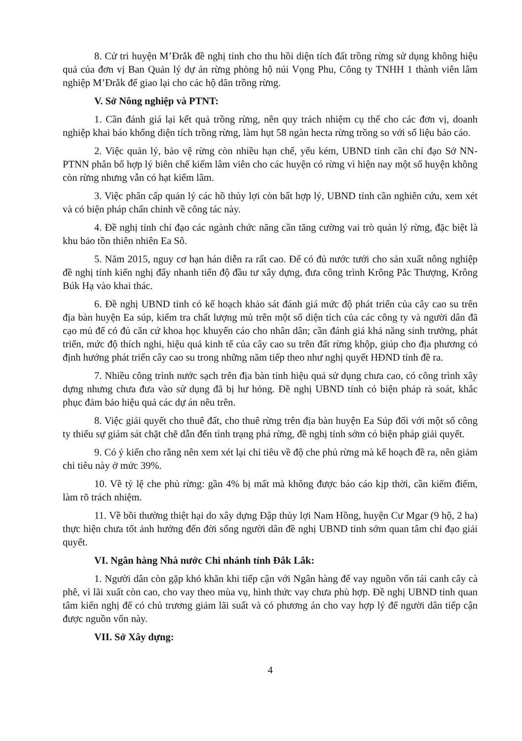8. Cử tri huyện M’Đrắk đề nghị tỉnh cho thu hồi diện tích đất trồng rừng sử dụng không hiệu quả của đơn vị Ban Quản lý dự án rừng phòng hộ núi Vọng Phu, Công ty TNHH 1 thành viên lâm nghiệp M’Đrắk để giao lại cho các hộ dân trồng rừng.
V. Sở Nông nghiệp và PTNT:
1. Cần đánh giá lại kết quả trồng rừng, nên quy trách nhiệm cụ thể cho các đơn vị, doanh nghiệp khai báo khống diện tích trồng rừng, làm hụt 58 ngàn hecta rừng trồng so với số liệu báo cáo.
2. Việc quản lý, bảo vệ rừng còn nhiều hạn chế, yếu kém, UBND tỉnh cần chỉ đạo Sở NN-PTNN phân bổ hợp lý biên chế kiểm lâm viên cho các huyện có rừng vì hiện nay một số huyện không còn rừng nhưng vẫn có hạt kiểm lâm.
3. Việc phân cấp quản lý các hồ thủy lợi còn bất hợp lý, UBND tỉnh cần nghiên cứu, xem xét và có biện pháp chấn chỉnh về công tác này.
4. Đề nghị tỉnh chỉ đạo các ngành chức năng cần tăng cường vai trò quản lý rừng, đặc biệt là khu bảo tồn thiên nhiên Ea Sô.
5. Năm 2015, nguy cơ hạn hán diễn ra rất cao. Để có đủ nước tưới cho sản xuất nông nghiệp đề nghị tỉnh kiến nghị đẩy nhanh tiến độ đầu tư xây dựng, đưa công trình Krông Pắc Thượng, Krông Búk Hạ vào khai thác.
6. Đề nghị UBND tỉnh có kế hoạch khảo sát đánh giá mức độ phát triển của cây cao su trên địa bàn huyện Ea súp, kiểm tra chất lượng mủ trên một số diện tích của các công ty và người dân đã cạo mủ để có đủ căn cứ khoa học khuyến cáo cho nhân dân; cần đánh giá khả năng sinh trưởng, phát triển, mức độ thích nghi, hiệu quả kinh tế của cây cao su trên đất rừng khộp, giúp cho địa phương có định hướng phát triển cây cao su trong những năm tiếp theo như nghị quyết HĐND tỉnh đề ra.
7. Nhiều công trình nước sạch trên địa bàn tỉnh hiệu quả sử dụng chưa cao, có công trình xây dựng nhưng chưa đưa vào sử dụng đã bị hư hỏng. Đề nghị UBND tỉnh có biện pháp rà soát, khắc phục đảm bảo hiệu quả các dự án nêu trên.
8. Việc giải quyết cho thuê đất, cho thuê rừng trên địa bàn huyện Ea Súp đối với một số công ty thiếu sự giám sát chặt chẽ dẫn đến tình trạng phá rừng, đề nghị tỉnh sớm có biện pháp giải quyết.
9. Có ý kiến cho rằng nên xem xét lại chỉ tiêu về độ che phủ rừng mà kế hoạch đề ra, nên giảm chỉ tiêu này ở mức 39%.
10. Về tỷ lệ che phủ rừng: gần 4% bị mất mà không được báo cáo kịp thời, cần kiểm điểm, làm rõ trách nhiệm.
11. Về bồi thường thiệt hại do xây dựng Đập thủy lợi Nam Hồng, huyện Cư Mgar (9 hộ, 2 ha) thực hiện chưa tốt ảnh hưởng đến đời sống người dân đề nghị UBND tỉnh sớm quan tâm chỉ đạo giải quyết.
VI. Ngân hàng Nhà nước Chi nhánh tỉnh Đắk Lắk:
1. Người dân còn gặp khó khăn khi tiếp cận với Ngân hàng để vay nguồn vốn tái canh cây cà phê, vì lãi xuất còn cao, cho vay theo mùa vụ, hình thức vay chưa phù hợp. Đề nghị UBND tỉnh quan tâm kiến nghị để có chủ trương giảm lãi suất và có phương án cho vay hợp lý để người dân tiếp cận được nguồn vốn này.
VII. Sở Xây dựng:
4